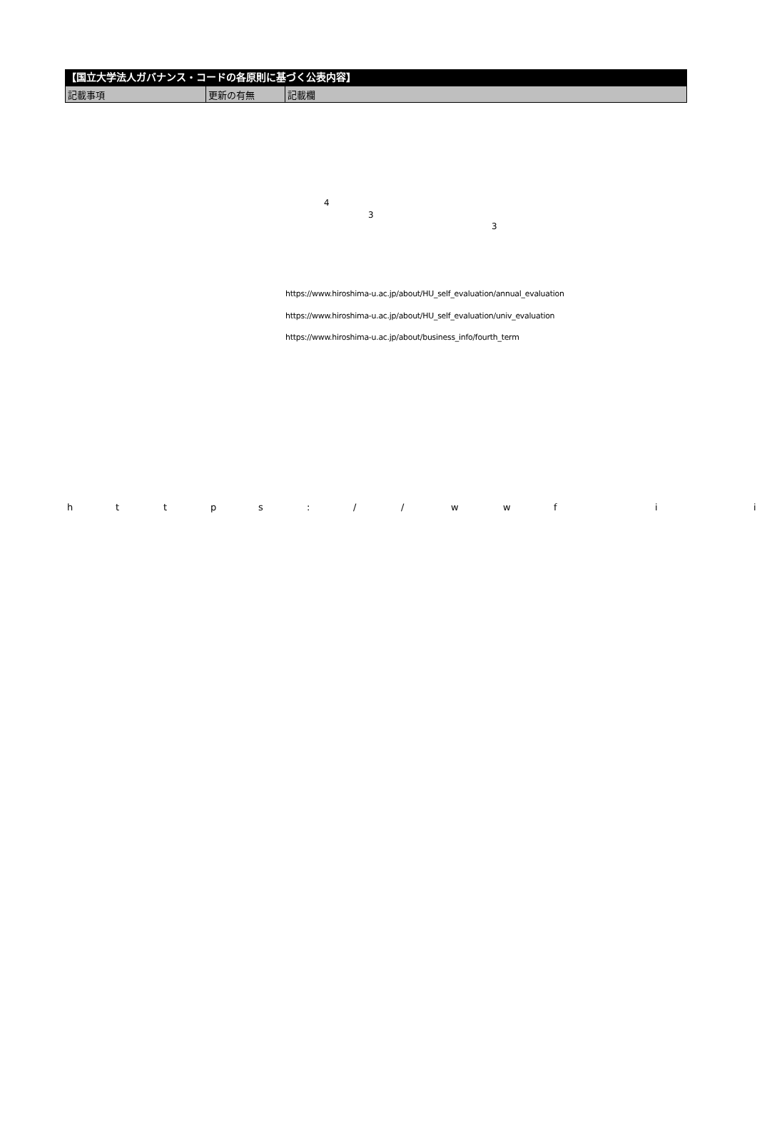【国立大学法人ガバナンス・コードの各原則に基づく公表内容】
| 記載事項 | 更新の有無 | 記載欄 |
| --- | --- | --- |
4
3
3
https://www.hiroshima-u.ac.jp/about/HU_self_evaluation/annual_evaluation
https://www.hiroshima-u.ac.jp/about/HU_self_evaluation/univ_evaluation
https://www.hiroshima-u.ac.jp/about/business_info/fourth_term
h t t p s : / / w w f i i